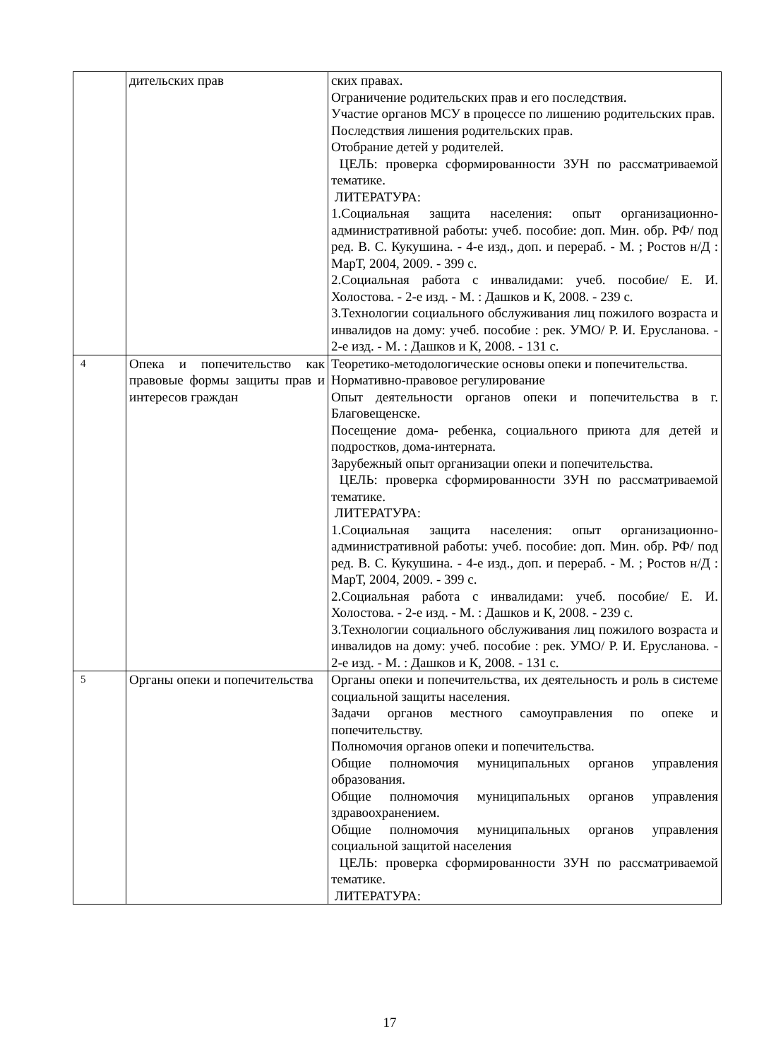| | дительских прав | ских правах. Ограничение родительских прав и его последствия. Участие органов МСУ в процессе по лишению родительских прав. Последствия лишения родительских прав. Отобрание детей у родителей. ЦЕЛЬ: проверка сформированности ЗУН по рассматриваемой тематике. ЛИТЕРАТУРА: 1.Социальная защита населения: опыт организационно-административной работы: учеб. пособие: доп. Мин. обр. РФ/ под ред. В. С. Кукушина. - 4-е изд., доп. и перераб. - М. ; Ростов н/Д : МарТ, 2004, 2009. - 399 с. 2.Социальная работа с инвалидами: учеб. пособие/ Е. И. Холостова. - 2-е изд. - М. : Дашков и К, 2008. - 239 с. 3.Технологии социального обслуживания лиц пожилого возраста и инвалидов на дому: учеб. пособие : рек. УМО/ Р. И. Еруcланова. - 2-е изд. - М. : Дашков и К, 2008. - 131 с. |
| 4 | Опека и попечительство как правовые формы защиты прав и интересов граждан | Теоретико-методологические основы опеки и попечительства. Нормативно-правовое регулирование Опыт деятельности органов опеки и попечительства в г. Благовещенске. Посещение дома- ребенка, социального приюта для детей и подростков, дома-интерната. Зарубежный опыт организации опеки и попечительства. ЦЕЛЬ: проверка сформированности ЗУН по рассматриваемой тематике. ЛИТЕРАТУРА: 1.Социальная защита населения: опыт организационно-административной работы: учеб. пособие: доп. Мин. обр. РФ/ под ред. В. С. Кукушина. - 4-е изд., доп. и перераб. - М. ; Ростов н/Д : МарТ, 2004, 2009. - 399 с. 2.Социальная работа с инвалидами: учеб. пособие/ Е. И. Холостова. - 2-е изд. - М. : Дашков и К, 2008. - 239 с. 3.Технологии социального обслуживания лиц пожилого возраста и инвалидов на дому: учеб. пособие : рек. УМО/ Р. И. Еруcланова. - 2-е изд. - М. : Дашков и К, 2008. - 131 с. |
| 5 | Органы опеки и попечительства | Органы опеки и попечительства, их деятельность и роль в системе социальной защиты населения. Задачи органов местного самоуправления по опеке и попечительству. Полномочия органов опеки и попечительства. Общие полномочия муниципальных органов управления образования. Общие полномочия муниципальных органов управления здравоохранением. Общие полномочия муниципальных органов управления социальной защитой населения ЦЕЛЬ: проверка сформированности ЗУН по рассматриваемой тематике. ЛИТЕРАТУРА: |
17